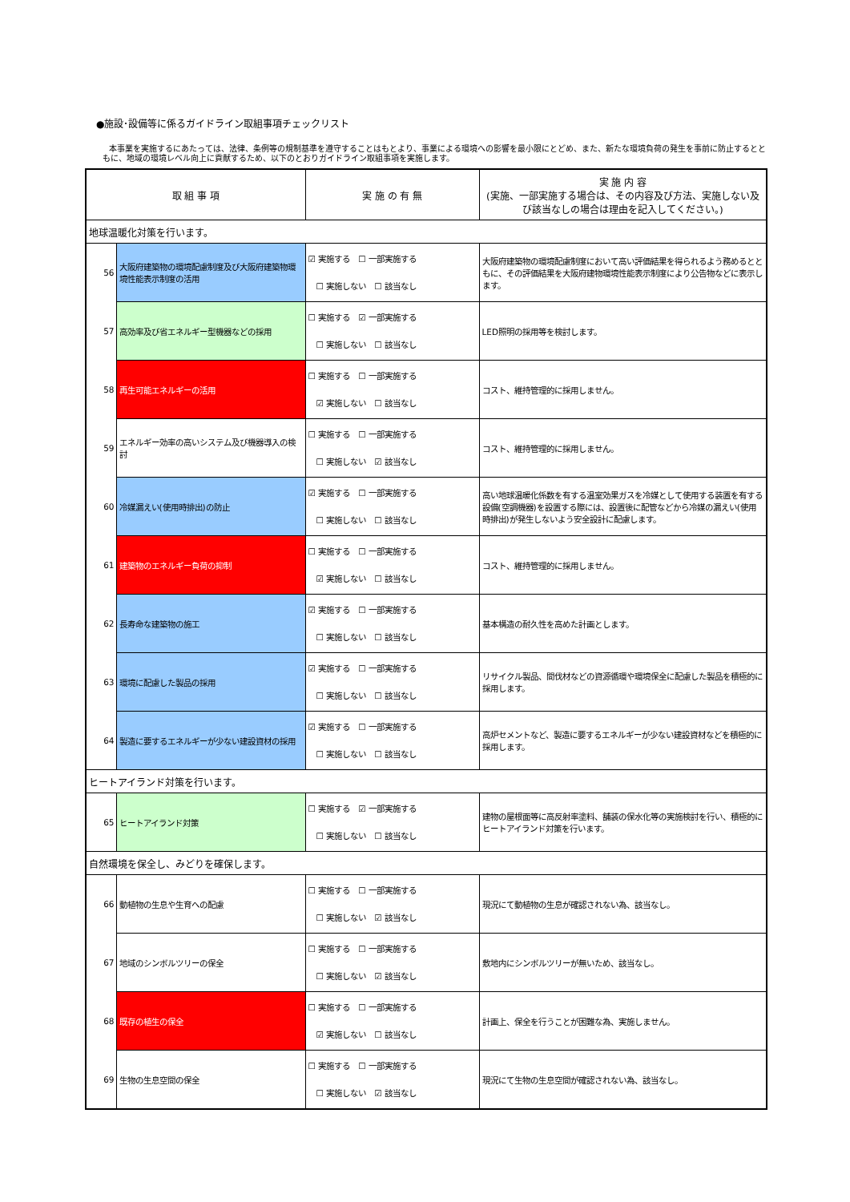●施設･設備等に係るガイドライン取組事項チェックリスト
本事業を実施するにあたっては、法律、条例等の規制基準を遵守することはもとより、事業による環境への影響を最小限にとどめ、また、新たな環境負荷の発生を事前に防止するとともに、地域の環境レベル向上に貢献するため、以下のとおりガイドライン取組事項を実施します。
| 取 組 事 項 | | 実 施 の 有 無 | 実 施 内 容 (実施、一部実施する場合は、その内容及び方法、実施しない及び該当なしの場合は理由を記入してください。) |
| --- | --- | --- | --- |
| 地球温暖化対策を行います。 | | | |
| 56 | 大阪府建築物の環境配慮制度及び大阪府建築物環境性能表示制度の活用 | ☑ 実施する ☐ 一部実施する ☐ 実施しない ☐ 該当なし | 大阪府建築物の環境配慮制度において高い評価結果を得られるよう務めるとともに、その評価結果を大阪府建物環境性能表示制度により公告物などに表示します。 |
| 57 | 高効率及び省エネルギー型機器などの採用 | ☐ 実施する ☑ 一部実施する ☐ 実施しない ☐ 該当なし | LED照明の採用等を検討します。 |
| 58 | 再生可能エネルギーの活用 | ☐ 実施する ☐ 一部実施する ☑ 実施しない ☐ 該当なし | コスト、維持管理的に採用しません。 |
| 59 | エネルギー効率の高いシステム及び機器導入の検討 | ☐ 実施する ☐ 一部実施する ☐ 実施しない ☑ 該当なし | コスト、維持管理的に採用しません。 |
| 60 | 冷媒漏えい(使用時排出)の防止 | ☑ 実施する ☐ 一部実施する ☐ 実施しない ☐ 該当なし | 高い地球温暖化係数を有する温室効果ガスを冷媒として使用する装置を有する設備(空調機器)を設置する際には、設置後に配管などから冷媒の漏えい(使用時排出)が発生しないよう安全設計に配慮します。 |
| 61 | 建築物のエネルギー負荷の抑制 | ☐ 実施する ☐ 一部実施する ☑ 実施しない ☐ 該当なし | コスト、維持管理的に採用しません。 |
| 62 | 長寿命な建築物の施工 | ☑ 実施する ☐ 一部実施する ☐ 実施しない ☐ 該当なし | 基本構造の耐久性を高めた計画とします。 |
| 63 | 環境に配慮した製品の採用 | ☑ 実施する ☐ 一部実施する ☐ 実施しない ☐ 該当なし | リサイクル製品、間伐材などの資源循環や環境保全に配慮した製品を積極的に採用します。 |
| 64 | 製造に要するエネルギーが少ない建設資材の採用 | ☑ 実施する ☐ 一部実施する ☐ 実施しない ☐ 該当なし | 高炉セメントなど、製造に要するエネルギーが少ない建設資材などを積極的に採用します。 |
| ヒートアイランド対策を行います。 | | | |
| 65 | ヒートアイランド対策 | ☐ 実施する ☑ 一部実施する ☐ 実施しない ☐ 該当なし | 建物の屋根面等に高反射率塗料、舗装の保水化等の実施検討を行い、積極的にヒートアイランド対策を行います。 |
| 自然環境を保全し、みどりを確保します。 | | | |
| 66 | 動植物の生息や生育への配慮 | ☐ 実施する ☐ 一部実施する ☐ 実施しない ☑ 該当なし | 現況にて動植物の生息が確認されない為、該当なし。 |
| 67 | 地域のシンボルツリーの保全 | ☐ 実施する ☐ 一部実施する ☐ 実施しない ☑ 該当なし | 敷地内にシンボルツリーが無いため、該当なし。 |
| 68 | 既存の植生の保全 | ☐ 実施する ☐ 一部実施する ☑ 実施しない ☐ 該当なし | 計画上、保全を行うことが困難な為、実施しません。 |
| 69 | 生物の生息空間の保全 | ☐ 実施する ☐ 一部実施する ☐ 実施しない ☑ 該当なし | 現況にて生物の生息空間が確認されない為、該当なし。 |